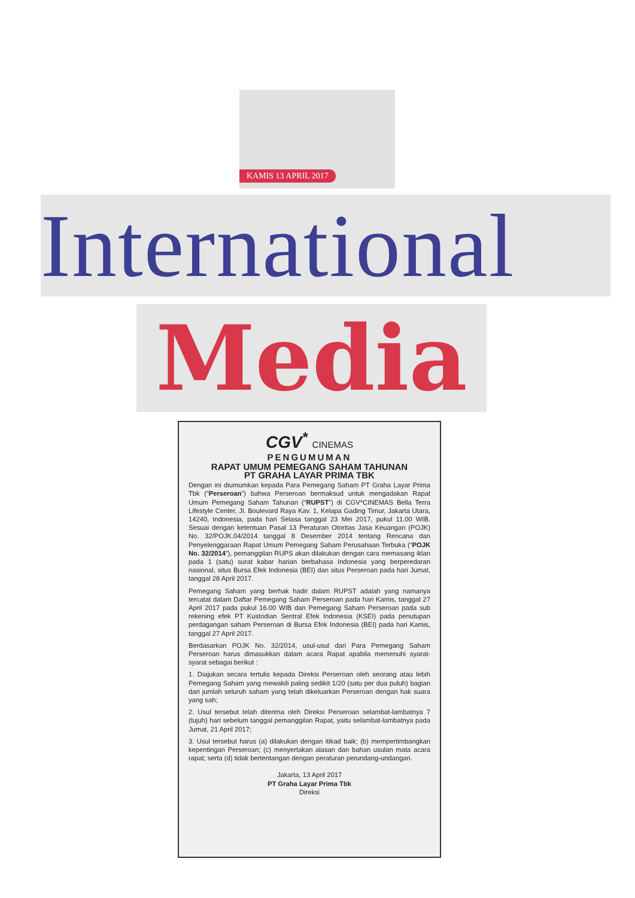KAMIS 13 APRIL 2017
International
Media
CGV<sup>*</sup> CINEMAS
PENGUMUMAN
RAPAT UMUM PEMEGANG SAHAM TAHUNAN
PT GRAHA LAYAR PRIMA TBK
Dengan ini diumumkan kepada Para Pemegang Saham PT Graha Layar Prima Tbk (“Perseroan”) bahwa Perseroan bermaksud untuk mengadakan Rapat Umum Pemegang Saham Tahunan (“RUPST”) di CGV*CINEMAS Bella Terra Lifestyle Center, Jl. Boulevard Raya Kav. 1, Kelapa Gading Timur, Jakarta Utara, 14240, Indonesia, pada hari Selasa tanggal 23 Mei 2017, pukul 11.00 WIB. Sesuai dengan ketentuan Pasal 13 Peraturan Otoritas Jasa Keuangan (POJK) No. 32/POJK.04/2014 tanggal 8 Desember 2014 tentang Rencana dan Penyelenggaraan Rapat Umum Pemegang Saham Perusahaan Terbuka (“POJK No. 32/2014”), pemanggilan RUPS akan dilakukan dengan cara memasang iklan pada 1 (satu) surat kabar harian berbahasa Indonesia yang berperedaran nasional, situs Bursa Efek Indonesia (BEI) dan situs Perseroan pada hari Jumat, tanggal 28 April 2017.
Pemegang Saham yang berhak hadir dalam RUPST adalah yang namanya tercatat dalam Daftar Pemegang Saham Perseroan pada hari Kamis, tanggal 27 April 2017 pada pukul 16.00 WIB dan Pemegang Saham Perseroan pada sub rekening efek PT Kustodian Sentral Efek Indonesia (KSEI) pada penutupan perdagangan saham Perseroan di Bursa Efek Indonesia (BEI) pada hari Kamis, tanggal 27 April 2017.
Berdasarkan POJK No. 32/2014, usul-usul dari Para Pemegang Saham Perseroan harus dimasukkan dalam acara Rapat apabila memenuhi syarat-syarat sebagai berikut :
1. Diajukan secara tertulis kepada Direksi Perseroan oleh seorang atau lebih Pemegang Saham yang mewakili paling sedikit 1/20 (satu per dua puluh) bagian dari jumlah seluruh saham yang telah dikeluarkan Perseroan dengan hak suara yang sah;
2. Usul tersebut telah diterima oleh Direksi Perseroan selambat-lambatnya 7 (tujuh) hari sebelum tanggal pemanggilan Rapat, yaitu selambat-lambatnya pada Jumat, 21 April 2017;
3. Usul tersebut harus (a) dilakukan dengan itikad baik; (b) mempertimbangkan kepentingan Perseroan; (c) menyertakan alasan dan bahan usulan mata acara rapat; serta (d) tidak bertentangan dengan peraturan perundang-undangan.
Jakarta, 13 April 2017
PT Graha Layar Prima Tbk
Direksi